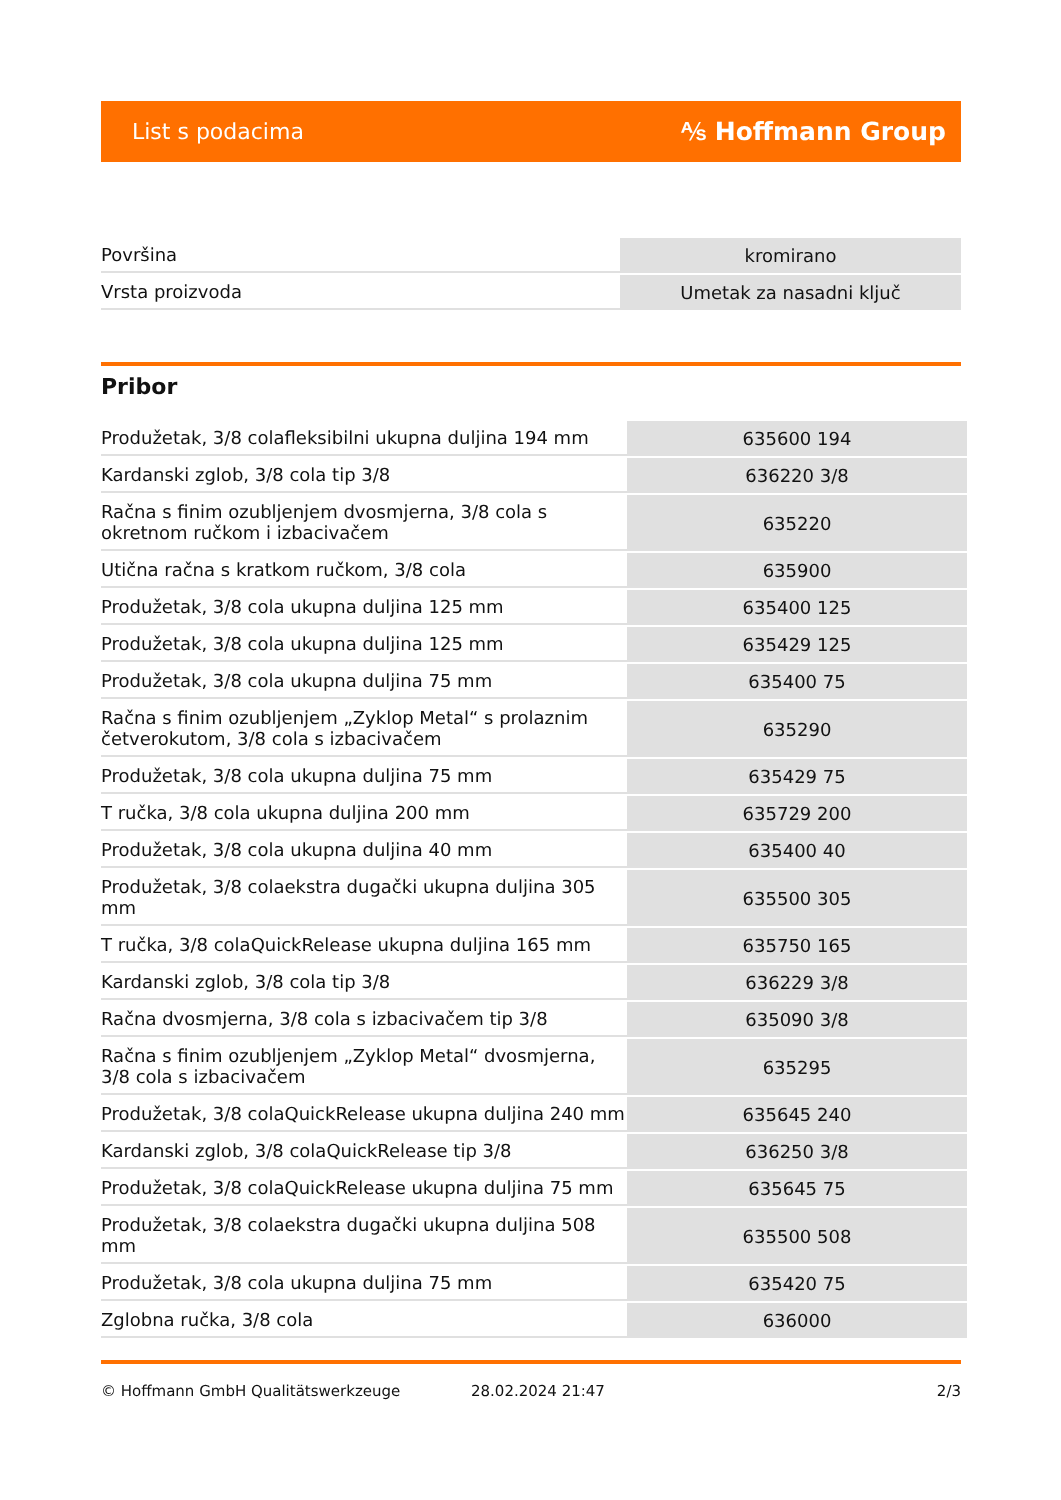List s podacima ⅍ Hoffmann Group
| Površina | kromirano |
| Vrsta proizvoda | Umetak za nasadni ključ |
Pribor
| Produžetak, 3/8 colafleksibilni ukupna duljina 194 mm | 635600 194 |
| Kardanski zglob, 3/8 cola tip 3/8 | 636220 3/8 |
| Račna s finim ozubljenjem dvosmjerna, 3/8 cola s okretnom ručkom i izbacivačem | 635220 |
| Utična račna s kratkom ručkom, 3/8 cola | 635900 |
| Produžetak, 3/8 cola ukupna duljina 125 mm | 635400 125 |
| Produžetak, 3/8 cola ukupna duljina 125 mm | 635429 125 |
| Produžetak, 3/8 cola ukupna duljina 75 mm | 635400 75 |
| Račna s finim ozubljenjem „Zyklop Metal“ s prolaznim četverokutom, 3/8 cola s izbacivačem | 635290 |
| Produžetak, 3/8 cola ukupna duljina 75 mm | 635429 75 |
| T ručka, 3/8 cola ukupna duljina 200 mm | 635729 200 |
| Produžetak, 3/8 cola ukupna duljina 40 mm | 635400 40 |
| Produžetak, 3/8 colaekstra dugački ukupna duljina 305 mm | 635500 305 |
| T ručka, 3/8 colaQuickRelease ukupna duljina 165 mm | 635750 165 |
| Kardanski zglob, 3/8 cola tip 3/8 | 636229 3/8 |
| Račna dvosmjerna, 3/8 cola s izbacivačem tip 3/8 | 635090 3/8 |
| Račna s finim ozubljenjem „Zyklop Metal“ dvosmjerna, 3/8 cola s izbacivačem | 635295 |
| Produžetak, 3/8 colaQuickRelease ukupna duljina 240 mm | 635645 240 |
| Kardanski zglob, 3/8 colaQuickRelease tip 3/8 | 636250 3/8 |
| Produžetak, 3/8 colaQuickRelease ukupna duljina 75 mm | 635645 75 |
| Produžetak, 3/8 colaekstra dugački ukupna duljina 508 mm | 635500 508 |
| Produžetak, 3/8 cola ukupna duljina 75 mm | 635420 75 |
| Zglobna ručka, 3/8 cola | 636000 |
© Hoffmann GmbH Qualitätswerkzeuge 28.02.2024 21:47 2/3